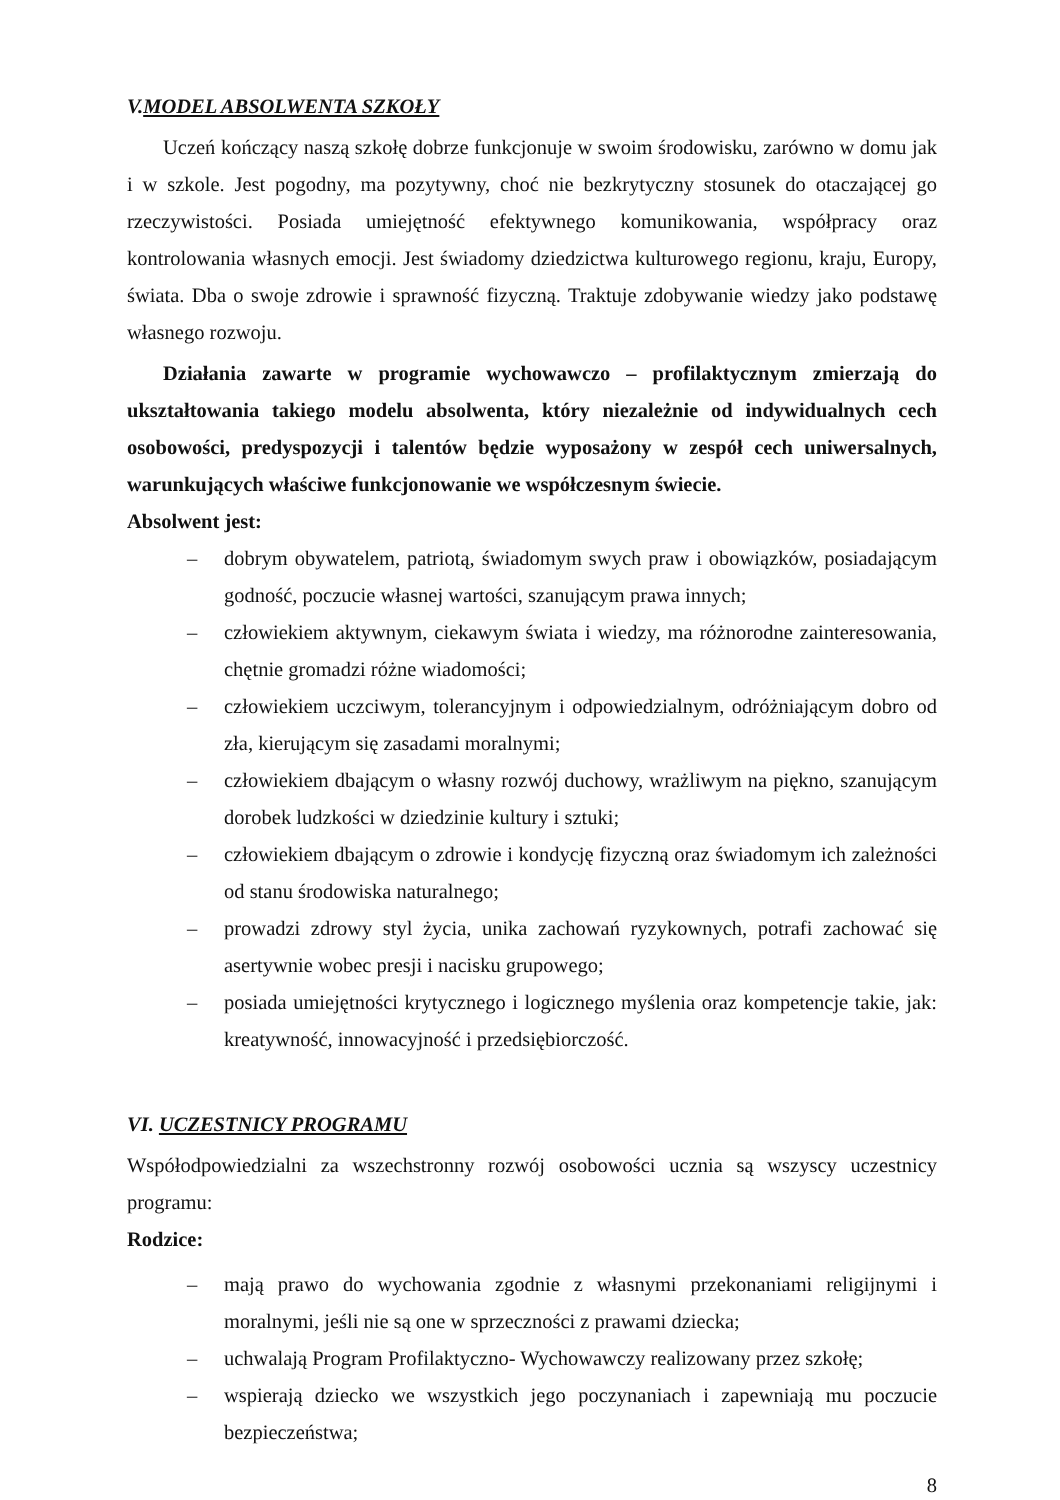V.MODEL ABSOLWENTA SZKOŁY
Uczeń kończący naszą szkołę dobrze funkcjonuje w swoim środowisku, zarówno w domu jak i w szkole. Jest pogodny, ma pozytywny, choć nie bezkrytyczny stosunek do otaczającej go rzeczywistości. Posiada umiejętność efektywnego komunikowania, współpracy oraz kontrolowania własnych emocji. Jest świadomy dziedzictwa kulturowego regionu, kraju, Europy, świata. Dba o swoje zdrowie i sprawność fizyczną. Traktuje zdobywanie wiedzy jako podstawę własnego rozwoju.
Działania zawarte w programie wychowawczo – profilaktycznym zmierzają do ukształtowania takiego modelu absolwenta, który niezależnie od indywidualnych cech osobowości, predyspozycji i talentów będzie wyposażony w zespół cech uniwersalnych, warunkujących właściwe funkcjonowanie we współczesnym świecie.
Absolwent jest:
– dobrym obywatelem, patriotą, świadomym swych praw i obowiązków, posiadającym godność, poczucie własnej wartości, szanującym prawa innych;
– człowiekiem aktywnym, ciekawym świata i wiedzy, ma różnorodne zainteresowania, chętnie gromadzi różne wiadomości;
– człowiekiem uczciwym, tolerancyjnym i odpowiedzialnym, odróżniającym dobro od zła, kierującym się zasadami moralnymi;
– człowiekiem dbającym o własny rozwój duchowy, wrażliwym na piękno, szanującym dorobek ludzkości w dziedzinie kultury i sztuki;
– człowiekiem dbającym o zdrowie i kondycję fizyczną oraz świadomym ich zależności od stanu środowiska naturalnego;
– prowadzi zdrowy styl życia, unika zachowań ryzykownych, potrafi zachować się asertywnie wobec presji i nacisku grupowego;
– posiada umiejętności krytycznego i logicznego myślenia oraz kompetencje takie, jak: kreatywność, innowacyjność i przedsiębiorczość.
VI. UCZESTNICY PROGRAMU
Współodpowiedzialni za wszechstronny rozwój osobowości ucznia są wszyscy uczestnicy programu:
Rodzice:
– mają prawo do wychowania zgodnie z własnymi przekonaniami religijnymi i moralnymi, jeśli nie są one w sprzeczności z prawami dziecka;
– uchwalają Program Profilaktyczno- Wychowawczy realizowany przez szkołę;
– wspierają dziecko we wszystkich jego poczynaniach i zapewniają mu poczucie bezpieczeństwa;
8